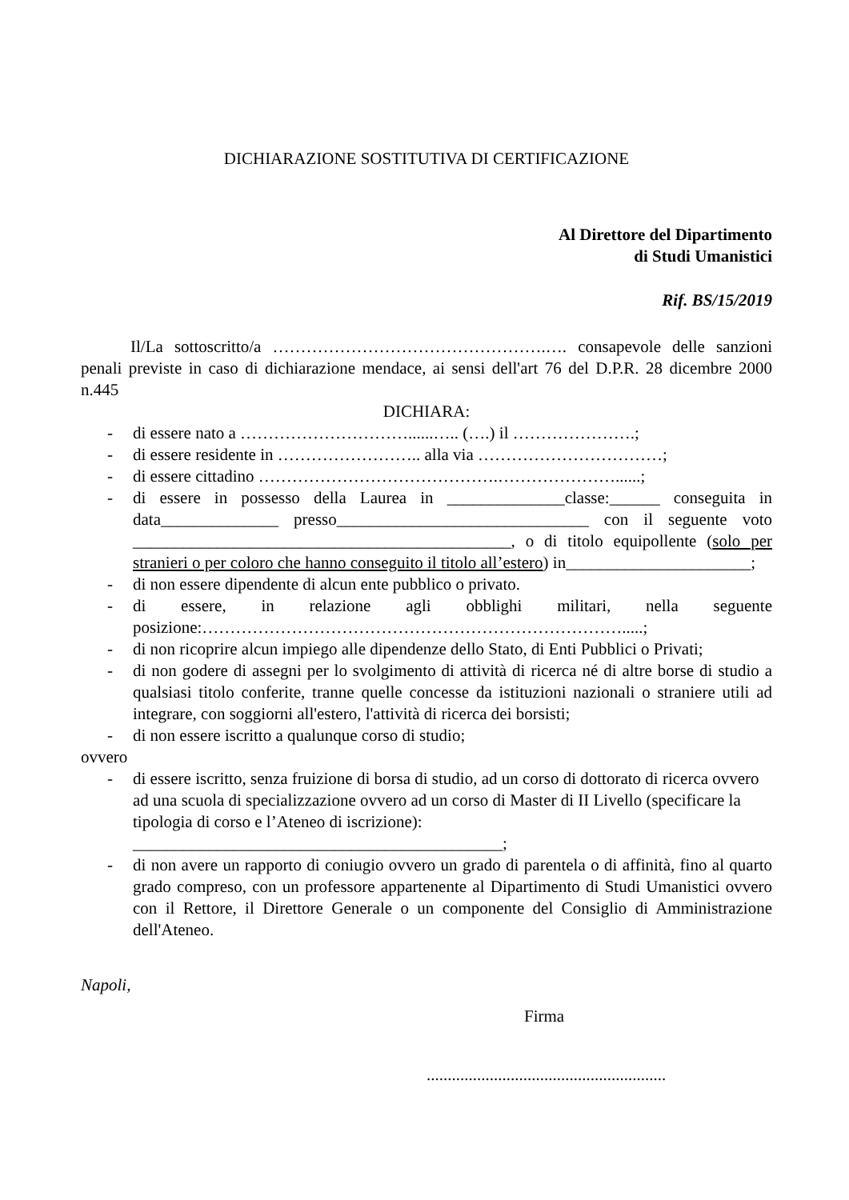DICHIARAZIONE SOSTITUTIVA DI CERTIFICAZIONE
Al Direttore del Dipartimento
di Studi Umanistici
Rif. BS/15/2019
Il/La sottoscritto/a ………………………………………….…. consapevole delle sanzioni penali previste in caso di dichiarazione mendace, ai sensi dell'art 76 del D.P.R. 28 dicembre 2000 n.445
DICHIARA:
- di essere nato a …………………………......….. (….) il ………………….;
- di essere residente in …………………….. alla via ……………………………;
- di essere cittadino …………………………………….…………………......;
- di essere in possesso della Laurea in ______________classe:______ conseguita in data______________ presso______________________________ con il seguente voto _____________________________________________, o di titolo equipollente (solo per stranieri o per coloro che hanno conseguito il titolo all’estero) in______________________;
- di non essere dipendente di alcun ente pubblico o privato.
- di essere, in relazione agli obblighi militari, nella seguente posizione:………………………………………………………………….....;
- di non ricoprire alcun impiego alle dipendenze dello Stato, di Enti Pubblici o Privati;
- di non godere di assegni per lo svolgimento di attività di ricerca né di altre borse di studio a qualsiasi titolo conferite, tranne quelle concesse da istituzioni nazionali o straniere utili ad integrare, con soggiorni all'estero, l'attività di ricerca dei borsisti;
- di non essere iscritto a qualunque corso di studio;
ovvero
- di essere iscritto, senza fruizione di borsa di studio, ad un corso di dottorato di ricerca ovvero ad una scuola di specializzazione ovvero ad un corso di Master di II Livello (specificare la tipologia di corso e l’Ateneo di iscrizione): ____________________________________________;
- di non avere un rapporto di coniugio ovvero un grado di parentela o di affinità, fino al quarto grado compreso, con un professore appartenente al Dipartimento di Studi Umanistici ovvero con il Rettore, il Direttore Generale o un componente del Consiglio di Amministrazione dell'Ateneo.
Napoli,
Firma
.........................................................